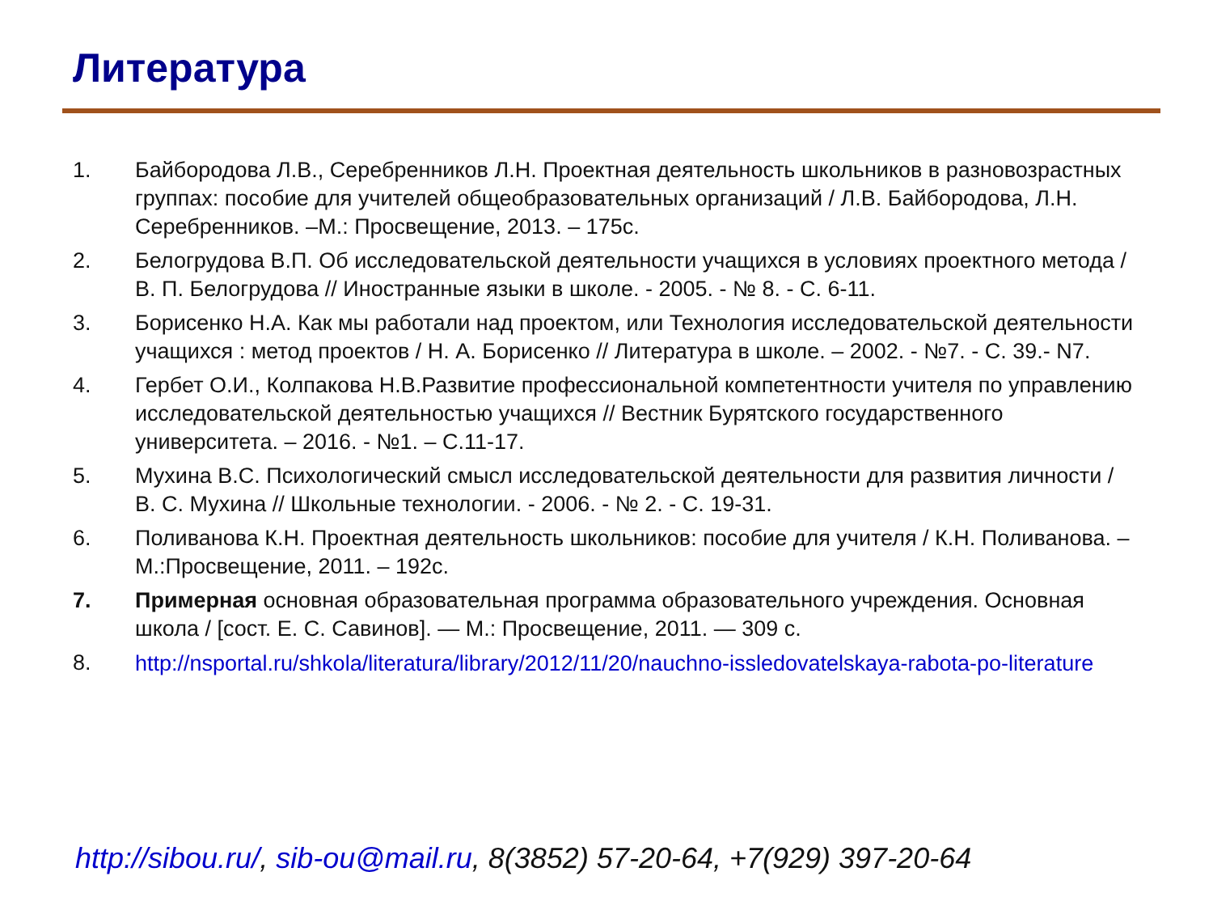Литература
1. Байбородова Л.В., Серебренников Л.Н. Проектная деятельность школьников в разновозрастных группах: пособие для учителей общеобразовательных организаций / Л.В. Байбородова, Л.Н. Серебренников. –М.: Просвещение, 2013. – 175с.
2. Белогрудова В.П. Об исследовательской деятельности учащихся в условиях проектного метода / В. П. Белогрудова // Иностранные языки в школе. - 2005. - № 8. - С. 6-11.
3. Борисенко Н.А. Как мы работали над проектом, или Технология исследовательской деятельности учащихся : метод проектов / Н. А. Борисенко // Литература в школе. – 2002. - №7. - С. 39.- N7.
4. Гербет О.И., Колпакова Н.В.Развитие профессиональной компетентности учителя по управлению исследовательской деятельностью учащихся // Вестник Бурятского государственного университета. – 2016. - №1. – С.11-17.
5. Мухина В.С. Психологический смысл исследовательской деятельности для развития личности / В. С. Мухина // Школьные технологии. - 2006. - № 2. - С. 19-31.
6. Поливанова К.Н. Проектная деятельность школьников: пособие для учителя / К.Н. Поливанова. – М.:Просвещение, 2011. – 192с.
7. Примерная основная образовательная программа образовательного учреждения. Основная школа / [сост. Е. С. Савинов]. — М.: Просвещение, 2011. — 309 с.
8.
http://nsportal.ru/shkola/literatura/library/2012/11/20/nauchno-issledovatelskaya-rabota-po-literature
http://sibou.ru/, sib-ou@mail.ru, 8(3852) 57-20-64, +7(929) 397-20-64